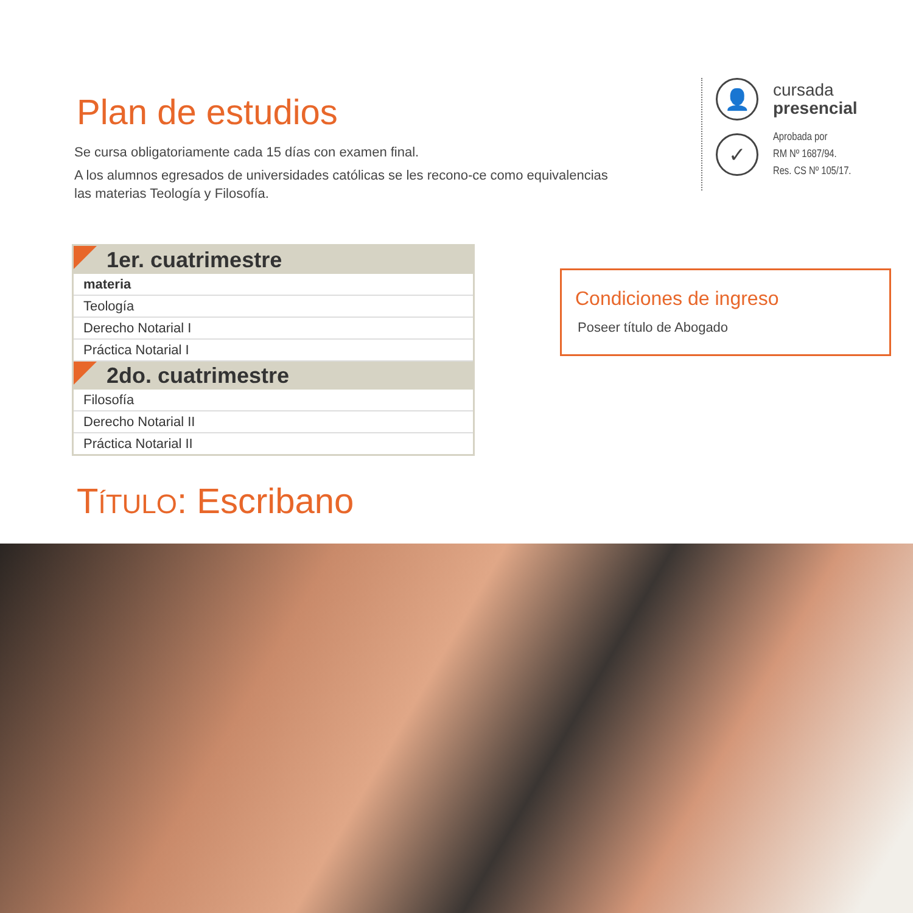Plan de estudios
Se cursa obligatoriamente cada 15 días con examen final.
A los alumnos egresados de universidades católicas se les recono-ce como equivalencias las materias Teología y Filosofía.
👤
cursada
presencial
✓
Aprobada por
RM Nº 1687/94.
Res. CS Nº 105/17.
| 1er. cuatrimestre |
| --- |
| materia |
| Teología |
| Derecho Notarial I |
| Práctica Notarial I |
| 2do. cuatrimestre |
| Filosofía |
| Derecho Notarial II |
| Práctica Notarial II |
Condiciones de ingreso
Poseer título de Abogado
TÍTULO: Escribano